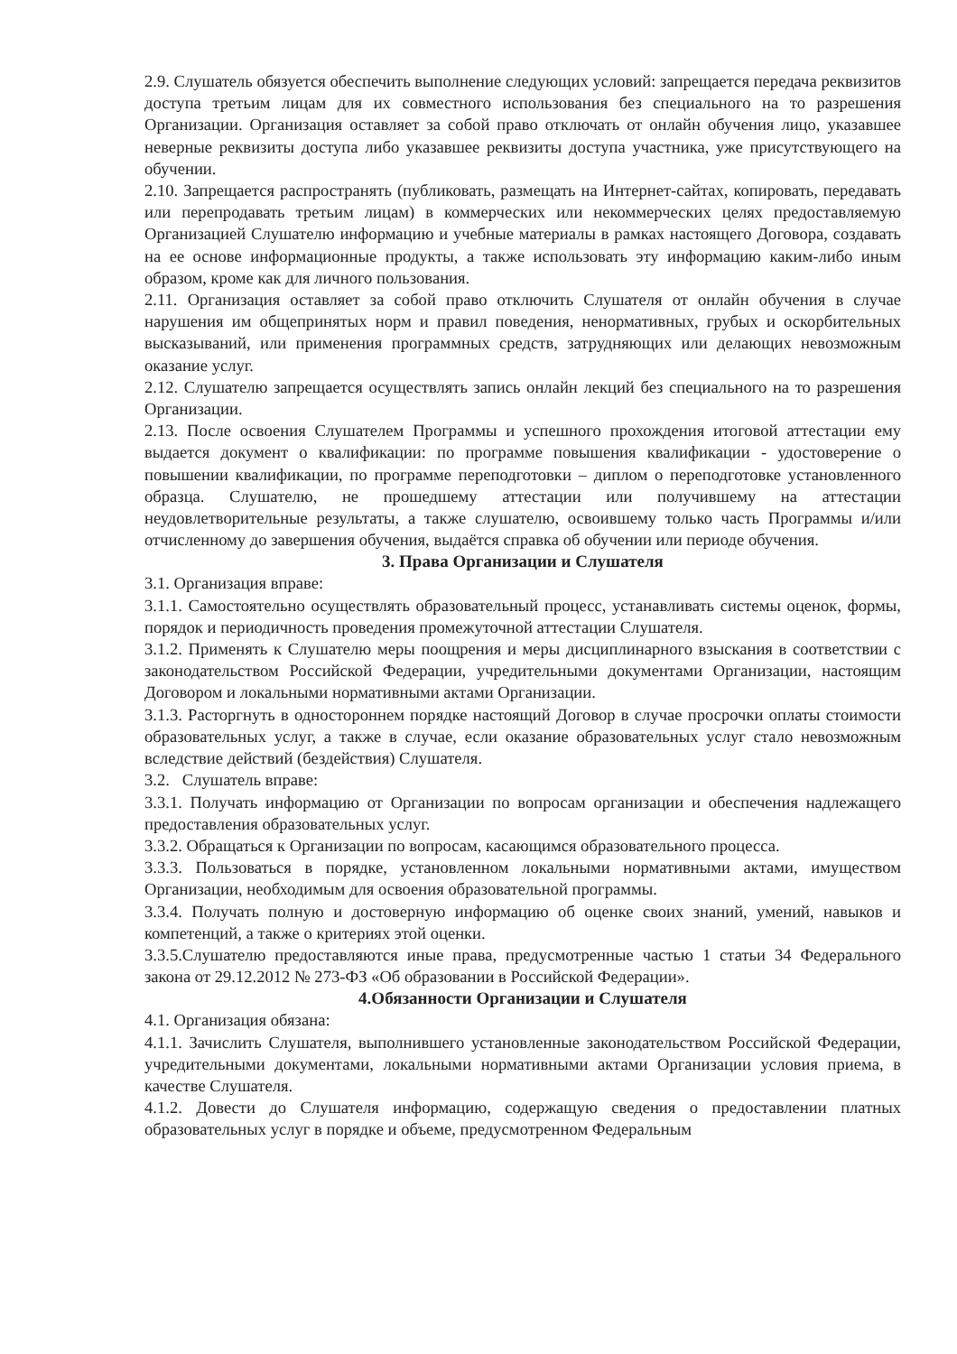2.9. Слушатель обязуется обеспечить выполнение следующих условий: запрещается передача реквизитов доступа третьим лицам для их совместного использования без специального на то разрешения Организации. Организация оставляет за собой право отключать от онлайн обучения лицо, указавшее неверные реквизиты доступа либо указавшее реквизиты доступа участника, уже присутствующего на обучении.
2.10. Запрещается распространять (публиковать, размещать на Интернет-сайтах, копировать, передавать или перепродавать третьим лицам) в коммерческих или некоммерческих целях предоставляемую Организацией Слушателю информацию и учебные материалы в рамках настоящего Договора, создавать на ее основе информационные продукты, а также использовать эту информацию каким-либо иным образом, кроме как для личного пользования.
2.11. Организация оставляет за собой право отключить Слушателя от онлайн обучения в случае нарушения им общепринятых норм и правил поведения, ненормативных, грубых и оскорбительных высказываний, или применения программных средств, затрудняющих или делающих невозможным оказание услуг.
2.12. Слушателю запрещается осуществлять запись онлайн лекций без специального на то разрешения Организации.
2.13. После освоения Слушателем Программы и успешного прохождения итоговой аттестации ему выдается документ о квалификации: по программе повышения квалификации - удостоверение о повышении квалификации, по программе переподготовки – диплом о переподготовке установленного образца. Слушателю, не прошедшему аттестации или получившему на аттестации неудовлетворительные результаты, а также слушателю, освоившему только часть Программы и/или отчисленному до завершения обучения, выдаётся справка об обучении или периоде обучения.
3. Права Организации и Слушателя
3.1. Организация вправе:
3.1.1. Самостоятельно осуществлять образовательный процесс, устанавливать системы оценок, формы, порядок и периодичность проведения промежуточной аттестации Слушателя.
3.1.2. Применять к Слушателю меры поощрения и меры дисциплинарного взыскания в соответствии с законодательством Российской Федерации, учредительными документами Организации, настоящим Договором и локальными нормативными актами Организации.
3.1.3. Расторгнуть в одностороннем порядке настоящий Договор в случае просрочки оплаты стоимости образовательных услуг, а также в случае, если оказание образовательных услуг стало невозможным вследствие действий (бездействия) Слушателя.
3.2. Слушатель вправе:
3.3.1. Получать информацию от Организации по вопросам организации и обеспечения надлежащего предоставления образовательных услуг.
3.3.2. Обращаться к Организации по вопросам, касающимся образовательного процесса.
3.3.3. Пользоваться в порядке, установленном локальными нормативными актами, имуществом Организации, необходимым для освоения образовательной программы.
3.3.4. Получать полную и достоверную информацию об оценке своих знаний, умений, навыков и компетенций, а также о критериях этой оценки.
3.3.5.Слушателю предоставляются иные права, предусмотренные частью 1 статьи 34 Федерального закона от 29.12.2012 № 273-ФЗ «Об образовании в Российской Федерации».
4.Обязанности Организации и Слушателя
4.1. Организация обязана:
4.1.1. Зачислить Слушателя, выполнившего установленные законодательством Российской Федерации, учредительными документами, локальными нормативными актами Организации условия приема, в качестве Слушателя.
4.1.2. Довести до Слушателя информацию, содержащую сведения о предоставлении платных образовательных услуг в порядке и объеме, предусмотренном Федеральным